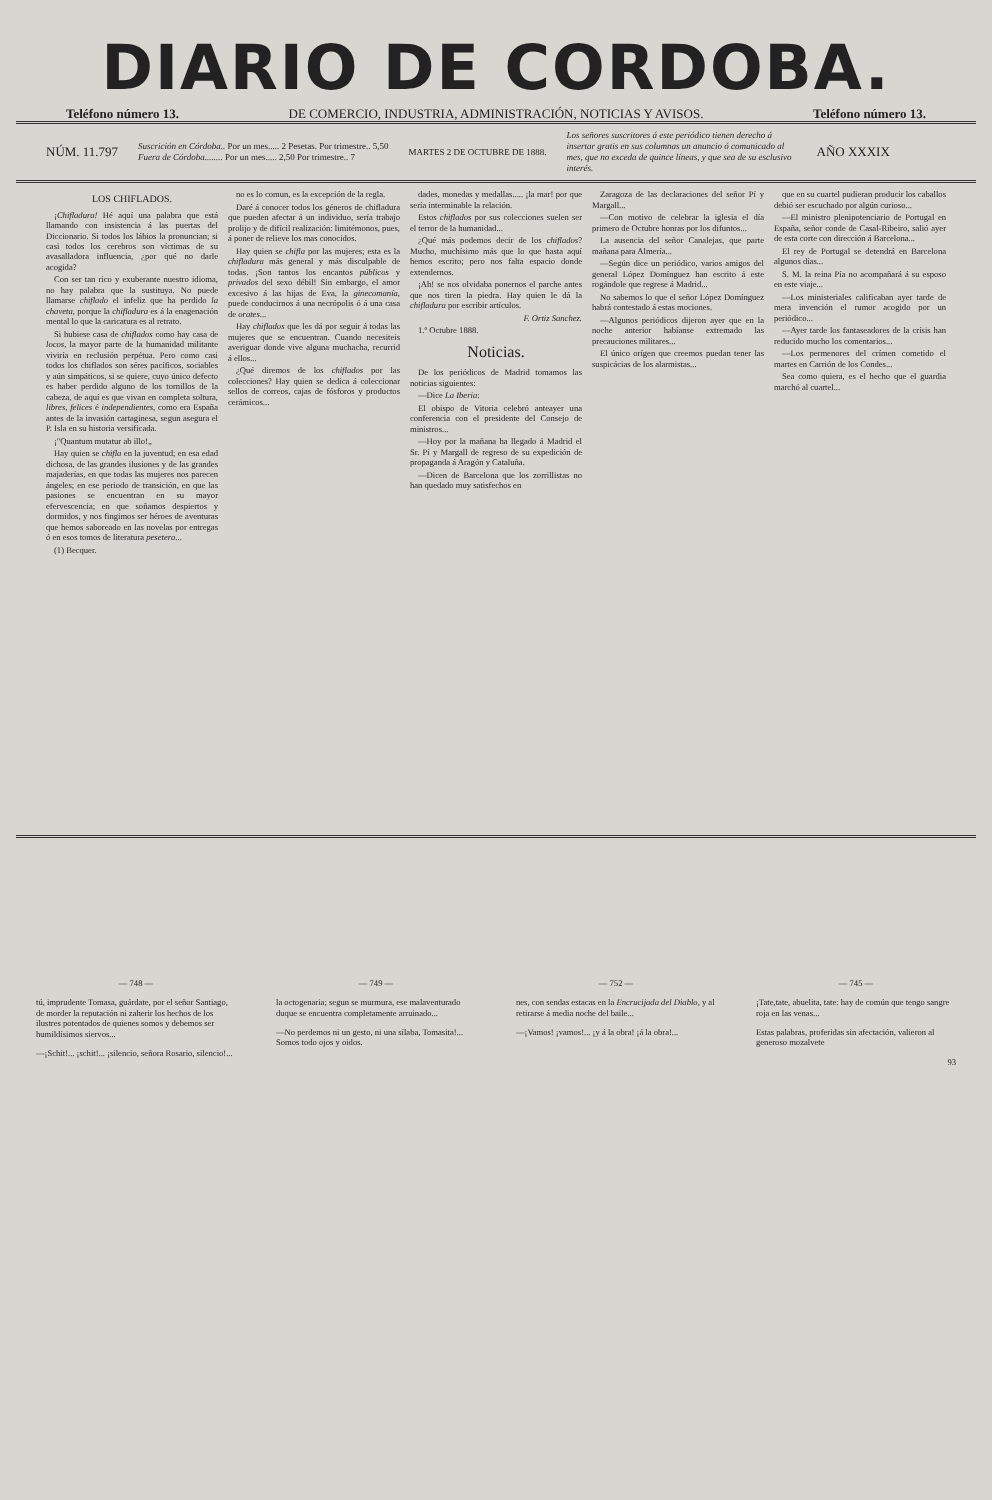DIARIO DE CORDOBA.
Teléfono número 13. DE COMERCIO, INDUSTRIA, ADMINISTRACIÓN, NOTICIAS Y AVISOS. Teléfono número 13.
NÚM. 11.797 Suscrición en Córdoba.. Por un mes..... 2 Pesetas. Por trimestre.. 5,50
Fuera de Córdoba........ Por un mes..... 2,50 Por trimestre.. 7 MARTES 2 DE OCTUBRE DE 1888. Los señores suscritores á este periódico tienen derecho á insertar gratis en sus columnas un anuncio ó comunicado al mes, que no exceda de quince líneas, y que sea de su esclusivo interés. AÑO XXXIX
LOS CHIFLADOS.
¡Chifladura! Hé aquí una palabra que está llamando con insistencia á las puertas del Diccionario. Si todos los lábios la pronuncian; si casi todos los cerebros son víctimas de su avasalladora influencia, ¿por qué no darle acogida?
Con ser tan rico y exuberante nuestro idioma, no hay palabra que la sustituya. No puede llamarse chiflado el infeliz que ha perdido la chaveta, porque la chifladura es á la enagenación mental lo que la caricatura es al retrato.
Si hubiese casa de chiflados como hay casa de locos, la mayor parte de la humanidad militante viviría en reclusión perpétua. Pero como casi todos los chiflados son séres pacíficos, sociables y aún simpáticos, si se quiere, cuyo único defecto es haber perdido alguno de los tornillos de la cabeza, de aquí es que vivan en completa soltura, libres, felices é independientes, como era España antes de la invasión cartaginesa, segun asegura el P. Isla en su historia versificada.
¡"Quantum mutatur ab illo!„
Hay quien se chifla en la juventud; en esa edad dichosa, de las grandes ilusiones y de las grandes majaderías, en que todas las mujeres nos parecen ángeles; en ese periodo de transición, en que las pasiones se encuentran en su mayor efervescencia; en que soñamos despiertos y dormidos, y nos fingimos ser héroes de aventuras que hemos saboreado en las novelas por entregas ó en esos tomos de literatura pesetera...
(1) Becquer.
no es lo comun, es la excepción de la regla.
Daré á conocer todos los géneros de chifladura que pueden afectar á un individuo, sería trabajo prolijo y de difícil realización: limitémonos, pues, á poner de relieve los mas conocidos.
Hay quien se chifla por las mujeres; esta es la chifladura más general y más disculpable de todas. ¡Son tantos los encantos públicos y privados del sexo débil! Sin embargo, el amor excesivo á las hijas de Eva, la ginecomanía, puede conducirnos á una necrópolis ó á una casa de orates...
Hay chiflados que les dá por seguir á todas las mujeres que se encuentran. Cuando necesiteis averiguar donde vive alguna muchacha, recurrid á ellos...
¿Qué diremos de los chiflados por las colecciones? Hay quien se dedica á coleccionar sellos de correos, cajas de fósforos y productos cerámicos...
dades, monedas y medallas..... ¡la mar! por que sería interminable la relación.
Estos chiflados por sus colecciones suelen ser el terror de la humanidad...
¿Qué más podemos decir de los chiflados? Mucho, muchísimo más que lo que hasta aquí hemos escrito; pero nos falta espacio donde extendernos.
¡Ah! se nos olvidaba ponernos el parche antes que nos tiren la piedra. Hay quien le dá la chifladura por escribir artículos.
F. Ortiz Sanchez.
1.º Octubre 1888.
Noticias.
De los periódicos de Madrid tomamos las noticias siguientes:
—Dice La Iberia:
El obispo de Vitoria celebró anteayer una conferencia con el presidente del Consejo de ministros...
—Hoy por la mañana ha llegado á Madrid el Sr. Pí y Margall de regreso de su expedición de propaganda á Aragón y Cataluña.
—Dicen de Barcelona que los zorrillistas no han quedado muy satisfechos en
Zaragoza de las declaraciones del señor Pí y Margall...
—Con motivo de celebrar la iglesia el día primero de Octubre honras por los difuntos...
La ausencia del señor Canalejas, que parte mañana para Almería...
—Según dice un periódico, varios amigos del general López Domínguez han escrito á este rogándole que regrese á Madrid...
No sabemos lo que el señor López Domínguez habrá contestado á estas mociones.
—Algunos periódicos dijeron ayer que en la noche anterior habíanse extremado las precauciones militares...
El único orígen que creemos puedan tener las suspicácias de los alarmistas...
que en su cuartel pudieran producir los caballos debió ser escuchado por algún curioso...
—El ministro plenipotenciario de Portugal en España, señor conde de Casal-Ribeiro, salió ayer de esta corte con dirección á Barcelona...
El rey de Portugal se detendrá en Barcelona algunos días...
S. M. la reina Pía no acompañará á su esposo en este viaje...
—Los ministeriales calificaban ayer tarde de mera invención el rumor acogido por un periódico...
—Ayer tarde los fantaseadores de la crísis han reducido mucho los comentarios...
—Los permenores del crímen cometido el martes en Carrión de los Condes...
Sea como quiera, es el hecho que el guardia marchó al cuartel...
— 748 —
tú, imprudente Tomasa, guárdate, por el señor Santiago, de morder la reputación ni zaherir los hechos de los ilustres potentados de quienes somos y debemos ser humildísimos siervos...
—¡Schit!... ¡schit!... ¡silencio, señora Rosario, silencio!...
— 749 —
la octogenaria; segun se murmura, ese malaventurado duque se encuentra completamente arruinado...
—No perdemos ni un gesto, ni una sílaba, Tomasita!... Somos todo ojos y oidos.
— 752 —
nes, con sendas estacas en la Encrucijada del Diablo, y al retirarse á media noche del baile...
—¡Vamos! ¡vamos!... ¡y á la obra! ¡á la obra!...
— 745 —
¡Tate,tate, abuelita, tate: hay de común que tengo sangre roja en las venas...
Estas palabras, proferidas sin afectación, valieron al generoso mozalvete
93